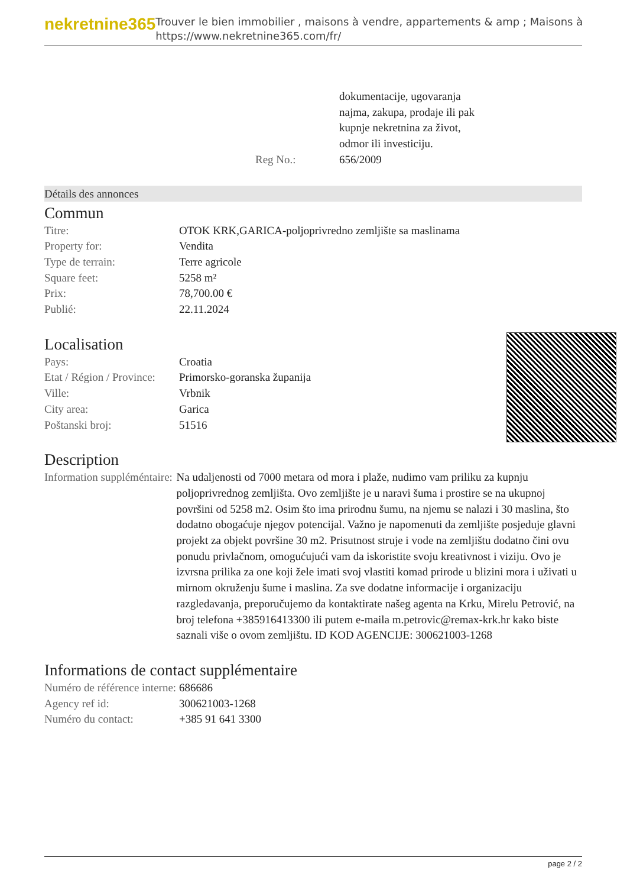nekretnine365
Trouver le bien immobilier , maisons à vendre, appartements & amp ; Maisons à
https://www.nekretnine365.com/fr/
| | dokumentacije, ugovaranja najma, zakupa, prodaje ili pak kupnje nekretnina za život, odmor ili investiciju. |
| Reg No.: | 656/2009 |
Détails des annonces
Commun
| Titre: | OTOK KRK,GARICA-poljoprivredno zemljište sa maslinama |
| Property for: | Vendita |
| Type de terrain: | Terre agricole |
| Square feet: | 5258 m² |
| Prix: | 78,700.00 € |
| Publié: | 22.11.2024 |
Localisation
| Pays: | Croatia |
| Etat / Région / Province: | Primorsko-goranska županija |
| Ville: | Vrbnik |
| City area: | Garica |
| Poštanski broj: | 51516 |
Description
| Information suppléméntaire: | Na udaljenosti od 7000 metara od mora i plaže, nudimo vam priliku za kupnju poljoprivrednog zemljišta. Ovo zemljište je u naravi šuma i prostire se na ukupnoj površini od 5258 m2. Osim što ima prirodnu šumu, na njemu se nalazi i 30 maslina, što dodatno obogaćuje njegov potencijal. Važno je napomenuti da zemljište posjeduje glavni projekt za objekt površine 30 m2. Prisutnost struje i vode na zemljištu dodatno čini ovu ponudu privlačnom, omogućujući vam da iskoristite svoju kreativnost i viziju. Ovo je izvrsna prilika za one koji žele imati svoj vlastiti komad prirode u blizini mora i uživati u mirnom okruženju šume i maslina. Za sve dodatne informacije i organizaciju razgledavanja, preporučujemo da kontaktirate našeg agenta na Krku, Mirelu Petrović, na broj telefona +385916413300 ili putem e-maila m.petrovic@remax-krk.hr kako biste saznali više o ovom zemljištu. ID KOD AGENCIJE: 300621003-1268 |
Informations de contact supplémentaire
| Numéro de référence interne: | 686686 |
| Agency ref id: | 300621003-1268 |
| Numéro du contact: | +385 91 641 3300 |
page 2 / 2